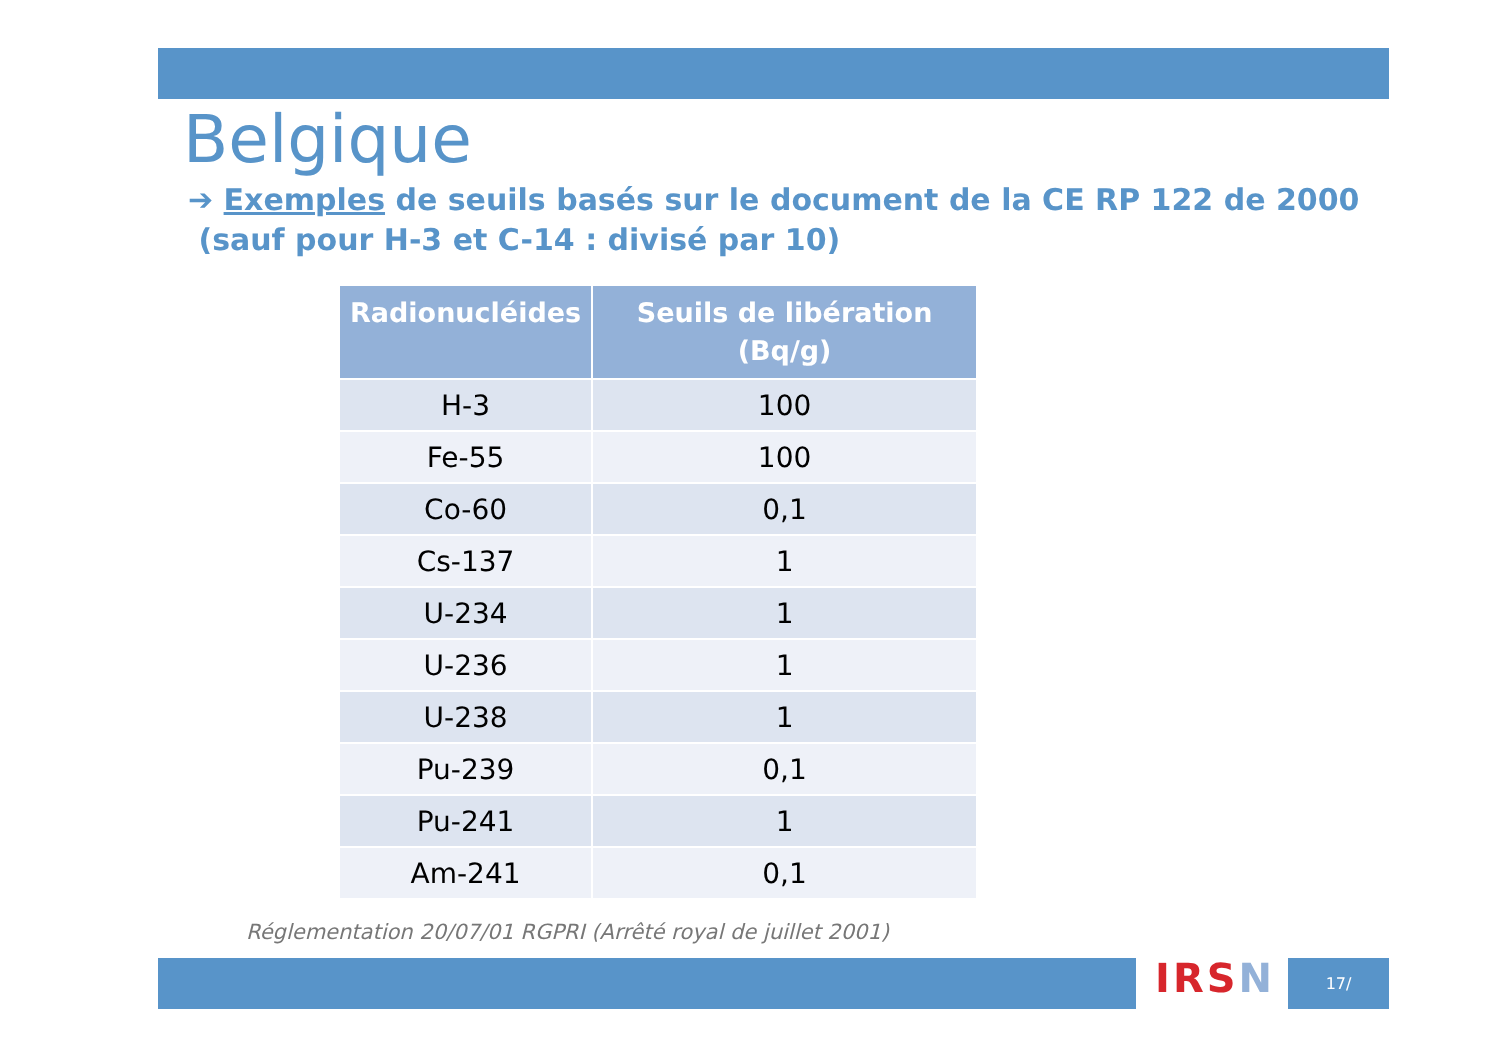Belgique
➔ Exemples de seuils basés sur le document de la CE RP 122 de 2000
(sauf pour H-3 et C-14 : divisé par 10)
| Radionucléides | Seuils de libération (Bq/g) |
| --- | --- |
| H-3 | 100 |
| Fe-55 | 100 |
| Co-60 | 0,1 |
| Cs-137 | 1 |
| U-234 | 1 |
| U-236 | 1 |
| U-238 | 1 |
| Pu-239 | 0,1 |
| Pu-241 | 1 |
| Am-241 | 0,1 |
Réglementation 20/07/01 RGPRI (Arrêté royal de juillet 2001)
IRSN 17/